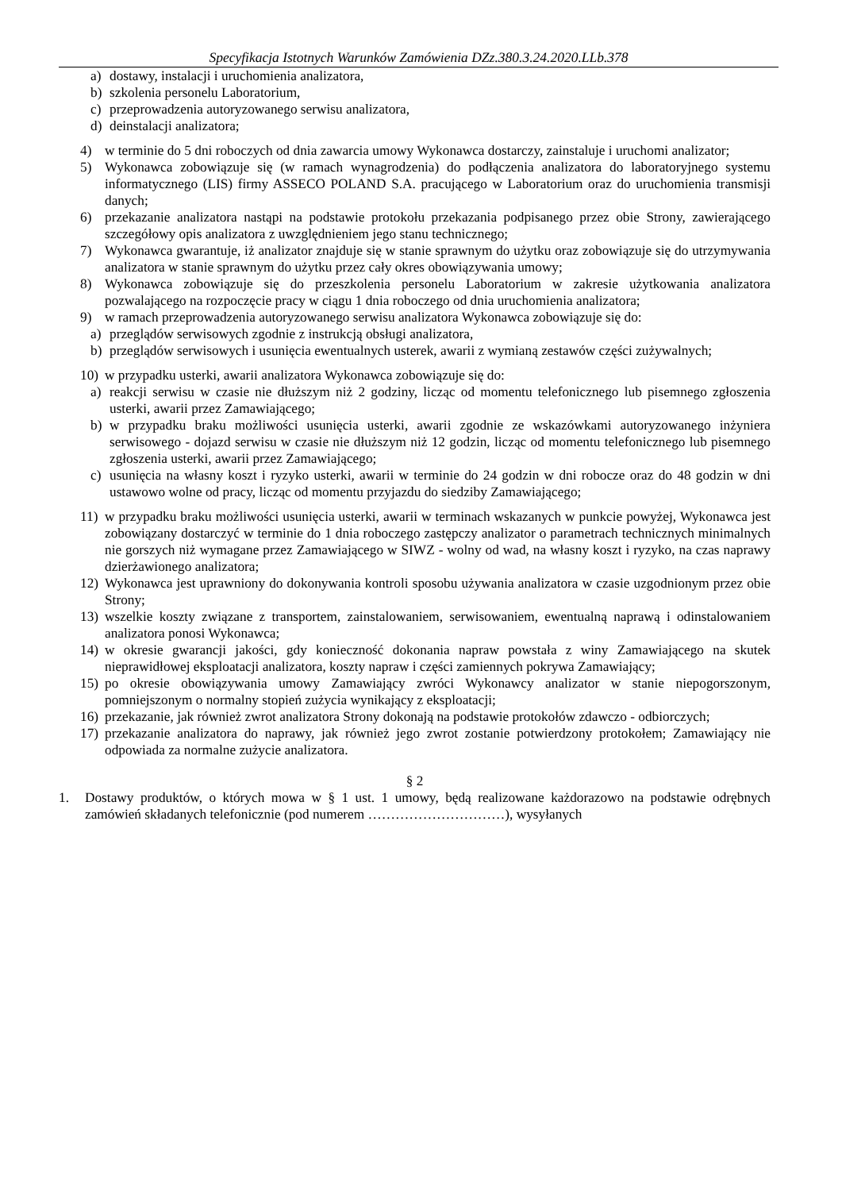Specyfikacja Istotnych Warunków Zamówienia DZz.380.3.24.2020.LLb.378
a) dostawy, instalacji i uruchomienia analizatora,
b) szkolenia personelu Laboratorium,
c) przeprowadzenia autoryzowanego serwisu analizatora,
d) deinstalacji analizatora;
4) w terminie do 5 dni roboczych od dnia zawarcia umowy Wykonawca dostarczy, zainstaluje i uruchomi analizator;
5) Wykonawca zobowiązuje się (w ramach wynagrodzenia) do podłączenia analizatora do laboratoryjnego systemu informatycznego (LIS) firmy ASSECO POLAND S.A. pracującego w Laboratorium oraz do uruchomienia transmisji danych;
6) przekazanie analizatora nastąpi na podstawie protokołu przekazania podpisanego przez obie Strony, zawierającego szczegółowy opis analizatora z uwzględnieniem jego stanu technicznego;
7) Wykonawca gwarantuje, iż analizator znajduje się w stanie sprawnym do użytku oraz zobowiązuje się do utrzymywania analizatora w stanie sprawnym do użytku przez cały okres obowiązywania umowy;
8) Wykonawca zobowiązuje się do przeszkolenia personelu Laboratorium w zakresie użytkowania analizatora pozwalającego na rozpoczęcie pracy w ciągu 1 dnia roboczego od dnia uruchomienia analizatora;
9) w ramach przeprowadzenia autoryzowanego serwisu analizatora Wykonawca zobowiązuje się do:
a) przeglądów serwisowych zgodnie z instrukcją obsługi analizatora,
b) przeglądów serwisowych i usunięcia ewentualnych usterek, awarii z wymianą zestawów części zużywalnych;
10) w przypadku usterki, awarii analizatora Wykonawca zobowiązuje się do:
a) reakcji serwisu w czasie nie dłuższym niż 2 godziny, licząc od momentu telefonicznego lub pisemnego zgłoszenia usterki, awarii przez Zamawiającego;
b) w przypadku braku możliwości usunięcia usterki, awarii zgodnie ze wskazówkami autoryzowanego inżyniera serwisowego - dojazd serwisu w czasie nie dłuższym niż 12 godzin, licząc od momentu telefonicznego lub pisemnego zgłoszenia usterki, awarii przez Zamawiającego;
c) usunięcia na własny koszt i ryzyko usterki, awarii w terminie do 24 godzin w dni robocze oraz do 48 godzin w dni ustawowo wolne od pracy, licząc od momentu przyjazdu do siedziby Zamawiającego;
11) w przypadku braku możliwości usunięcia usterki, awarii w terminach wskazanych w punkcie powyżej, Wykonawca jest zobowiązany dostarczyć w terminie do 1 dnia roboczego zastępczy analizator o parametrach technicznych minimalnych nie gorszych niż wymagane przez Zamawiającego w SIWZ - wolny od wad, na własny koszt i ryzyko, na czas naprawy dzierżawionego analizatora;
12) Wykonawca jest uprawniony do dokonywania kontroli sposobu używania analizatora w czasie uzgodnionym przez obie Strony;
13) wszelkie koszty związane z transportem, zainstalowaniem, serwisowaniem, ewentualną naprawą i odinstalowaniem analizatora ponosi Wykonawca;
14) w okresie gwarancji jakości, gdy konieczność dokonania napraw powstała z winy Zamawiającego na skutek nieprawidłowej eksploatacji analizatora, koszty napraw i części zamiennych pokrywa Zamawiający;
15) po okresie obowiązywania umowy Zamawiający zwróci Wykonawcy analizator w stanie niepogorszonym, pomniejszonym o normalny stopień zużycia wynikający z eksploatacji;
16) przekazanie, jak również zwrot analizatora Strony dokonają na podstawie protokołów zdawczo - odbiorczych;
17) przekazanie analizatora do naprawy, jak również jego zwrot zostanie potwierdzony protokołem; Zamawiający nie odpowiada za normalne zużycie analizatora.
§ 2
1. Dostawy produktów, o których mowa w § 1 ust. 1 umowy, będą realizowane każdorazowo na podstawie odrębnych zamówień składanych telefonicznie (pod numerem …………………………), wysyłanych